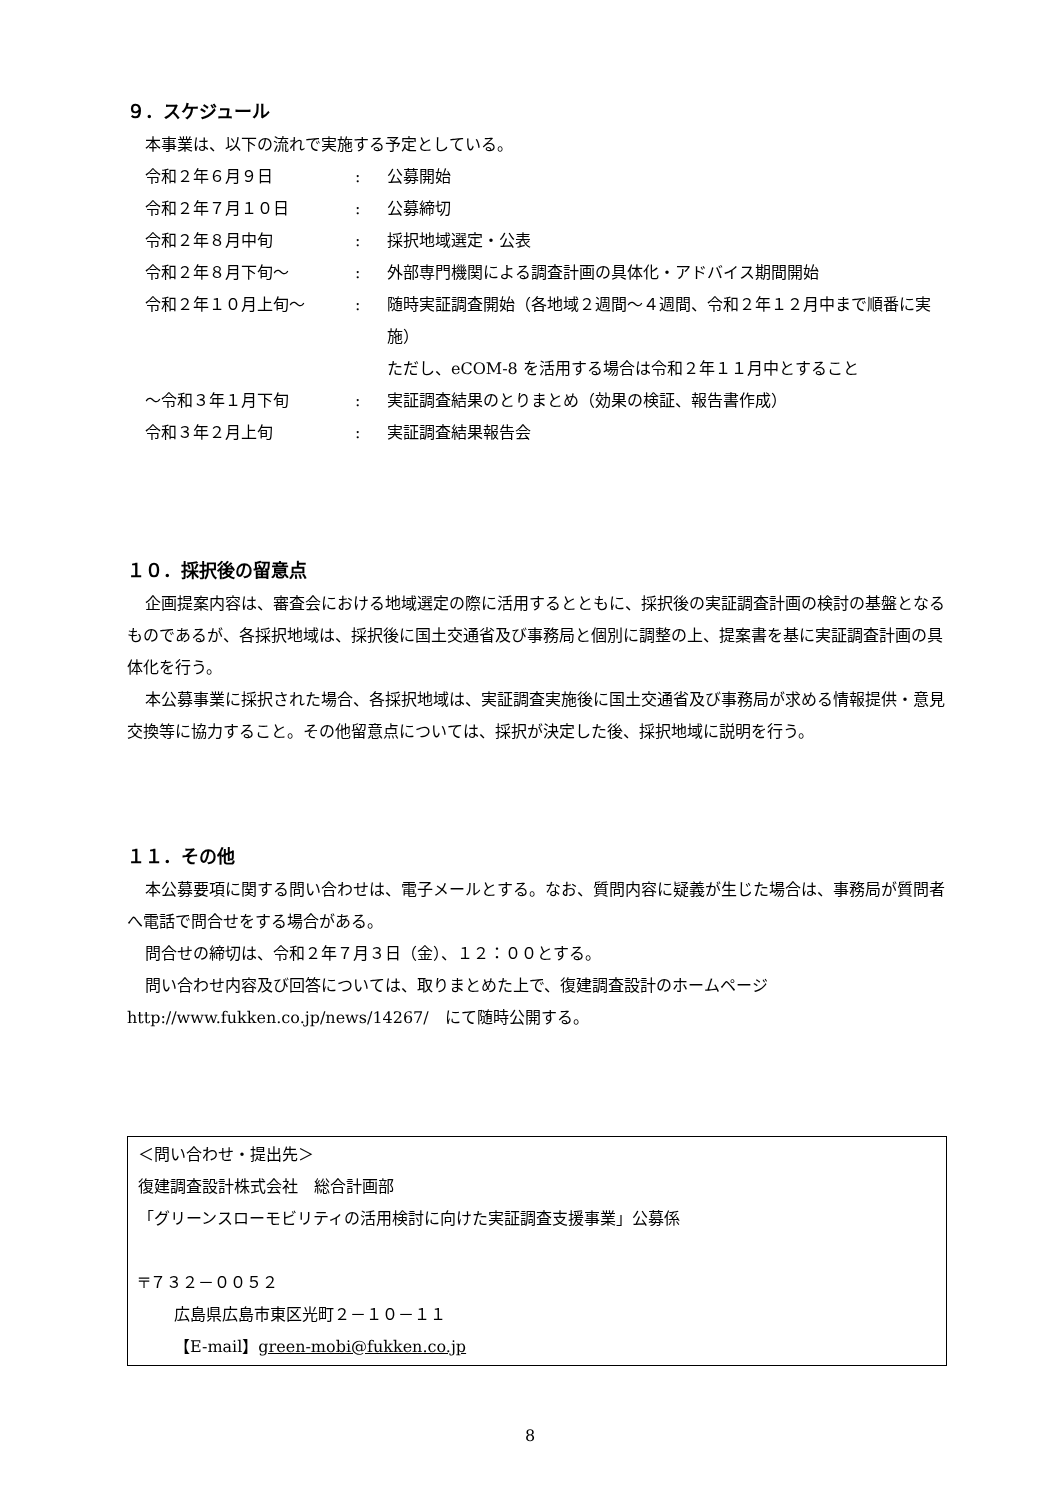９．スケジュール
本事業は、以下の流れで実施する予定としている。
| 令和２年６月９日 | : | 公募開始 |
| 令和２年７月１０日 | : | 公募締切 |
| 令和２年８月中旬 | : | 採択地域選定・公表 |
| 令和２年８月下旬～ | : | 外部専門機関による調査計画の具体化・アドバイス期間開始 |
| 令和２年１０月上旬～ | : | 随時実証調査開始（各地域２週間～４週間、令和２年１２月中まで順番に実施） ただし、eCOM-8 を活用する場合は令和２年１１月中とすること |
| ～令和３年１月下旬 | : | 実証調査結果のとりまとめ（効果の検証、報告書作成） |
| 令和３年２月上旬 | : | 実証調査結果報告会 |
１０．採択後の留意点
企画提案内容は、審査会における地域選定の際に活用するとともに、採択後の実証調査計画の検討の基盤となるものであるが、各採択地域は、採択後に国土交通省及び事務局と個別に調整の上、提案書を基に実証調査計画の具体化を行う。
本公募事業に採択された場合、各採択地域は、実証調査実施後に国土交通省及び事務局が求める情報提供・意見交換等に協力すること。その他留意点については、採択が決定した後、採択地域に説明を行う。
１１．その他
本公募要項に関する問い合わせは、電子メールとする。なお、質問内容に疑義が生じた場合は、事務局が質問者へ電話で問合せをする場合がある。
問合せの締切は、令和２年７月３日（金）、１２：００とする。
問い合わせ内容及び回答については、取りまとめた上で、復建調査設計のホームページ http://www.fukken.co.jp/news/14267/　にて随時公開する。
＜問い合わせ・提出先＞
復建調査設計株式会社　総合計画部
「グリーンスローモビリティの活用検討に向けた実証調査支援事業」公募係
〒７３２－００５２
広島県広島市東区光町２－１０－１１
【E-mail】green-mobi@fukken.co.jp
8